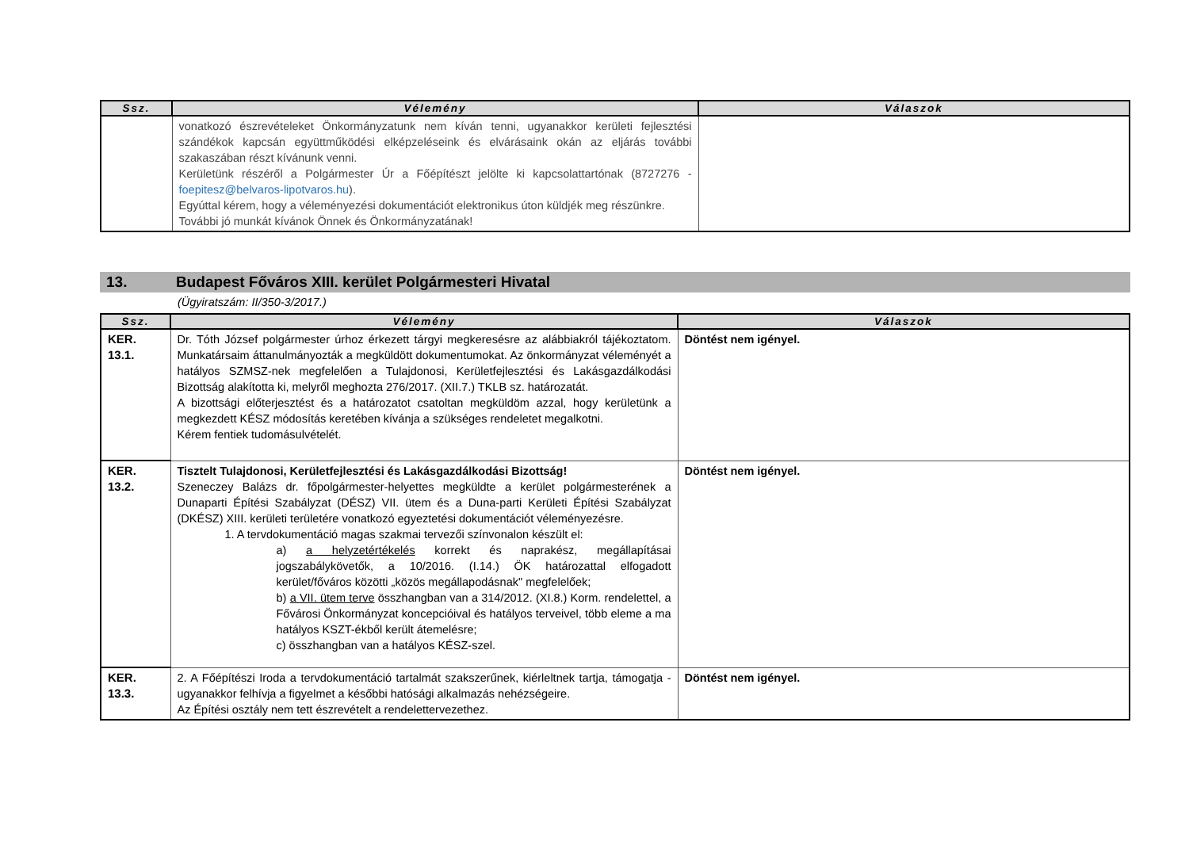| Ssz. | Vélemény | Válaszok |
| --- | --- | --- |
| | vonatkozó észrevételeket Önkormányzatunk nem kíván tenni, ugyanakkor kerületi fejlesztési szándékok kapcsán együttműködési elképzeléseink és elvárásaink okán az eljárás további szakaszában részt kívánunk venni. Kerületünk részéről a Polgármester Úr a Főépítészt jelölte ki kapcsolattartónak (8727276 - foepitesz@belvaros-lipotvaros.hu ). Egyúttal kérem, hogy a véleményezési dokumentációt elektronikus úton küldjék meg részünkre. További jó munkát kívánok Önnek és Önkormányzatának! | |
13. Budapest Főváros XIII. kerület Polgármesteri Hivatal
(Ügyiratszám: II/350-3/2017.)
| Ssz. | Vélemény | Válaszok |
| --- | --- | --- |
| KER. 13.1. | Dr. Tóth József polgármester úrhoz érkezett tárgyi megkeresésre az alábbiakról tájékoztatom. Munkatársaim áttanulmányozták a megküldött dokumentumokat. Az önkormányzat véleményét a hatályos SZMSZ-nek megfelelően a Tulajdonosi, Kerületfejlesztési és Lakásgazdálkodási Bizottság alakította ki, melyről meghozta 276/2017. (XII.7.) TKLB sz. határozatát. A bizottsági előterjesztést és a határozatot csatoltan megküldöm azzal, hogy kerületünk a megkezdett KÉSZ módosítás keretében kívánja a szükséges rendeletet megalkotni. Kérem fentiek tudomásulvételét. | Döntést nem igényel. |
| KER. 13.2. | Tisztelt Tulajdonosi, Kerületfejlesztési és Lakásgazdálkodási Bizottság! Szeneczey Balázs dr. főpolgármester-helyettes megküldte a kerület polgármesterének a Dunaparti Építési Szabályzat (DÉSZ) VII. ütem és a Duna-parti Kerületi Építési Szabályzat (DKÉSZ) XIII. kerületi területére vonatkozó egyeztetési dokumentációt véleményezésre. 1. A tervdokumentáció magas szakmai tervezői színvonalon készült el: a) a helyzetértékelés korrekt és naprakész, megállapításai jogszabálykövetők, a 10/2016. (I.14.) ÖK határozattal elfogadott kerület/főváros közötti „közös megállapodásnak" megfelelőek; b) a VII. ütem terve összhangban van a 314/2012. (XI.8.) Korm. rendelettel, a Fővárosi Önkormányzat koncepcióival és hatályos terveivel, több eleme a ma hatályos KSZT-ékből került átemelésre; c) összhangban van a hatályos KÉSZ-szel. | Döntést nem igényel. |
| KER. 13.3. | 2. A Főépítészi Iroda a tervdokumentáció tartalmát szakszerűnek, kiérleltnek tartja, támogatja - ugyanakkor felhívja a figyelmet a későbbi hatósági alkalmazás nehézségeire. Az Építési osztály nem tett észrevételt a rendelettervezethez. | Döntést nem igényel. |